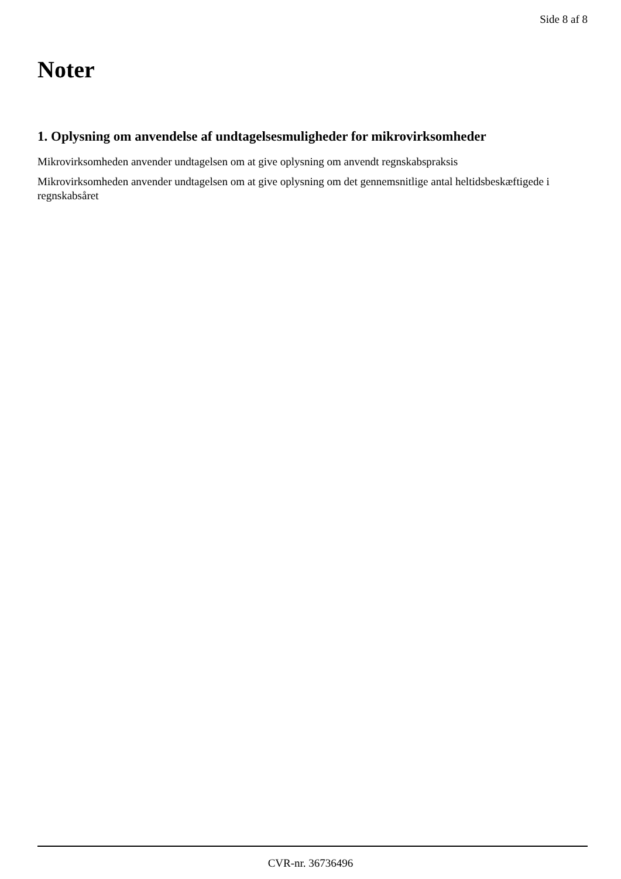Side 8 af 8
Noter
1. Oplysning om anvendelse af undtagelsesmuligheder for mikrovirksomheder
Mikrovirksomheden anvender undtagelsen om at give oplysning om anvendt regnskabspraksis
Mikrovirksomheden anvender undtagelsen om at give oplysning om det gennemsnitlige antal heltidsbeskæftigede i regnskabsåret
CVR-nr. 36736496